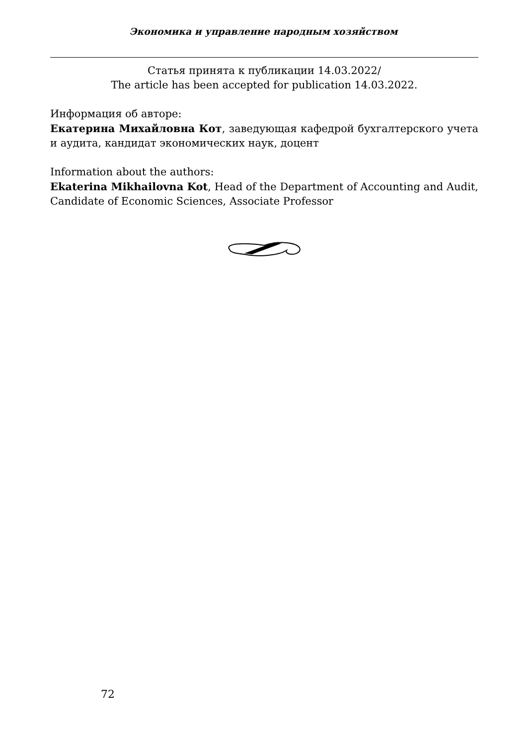Экономика и управление народным хозяйством
Статья принята к публикации 14.03.2022/
The article has been accepted for publication 14.03.2022.
Информация об авторе:
Екатерина Михайловна Кот, заведующая кафедрой бухгалтерского учета и аудита, кандидат экономических наук, доцент
Information about the authors:
Ekaterina Mikhailovna Kot, Head of the Department of Accounting and Audit, Candidate of Economic Sciences, Associate Professor
72